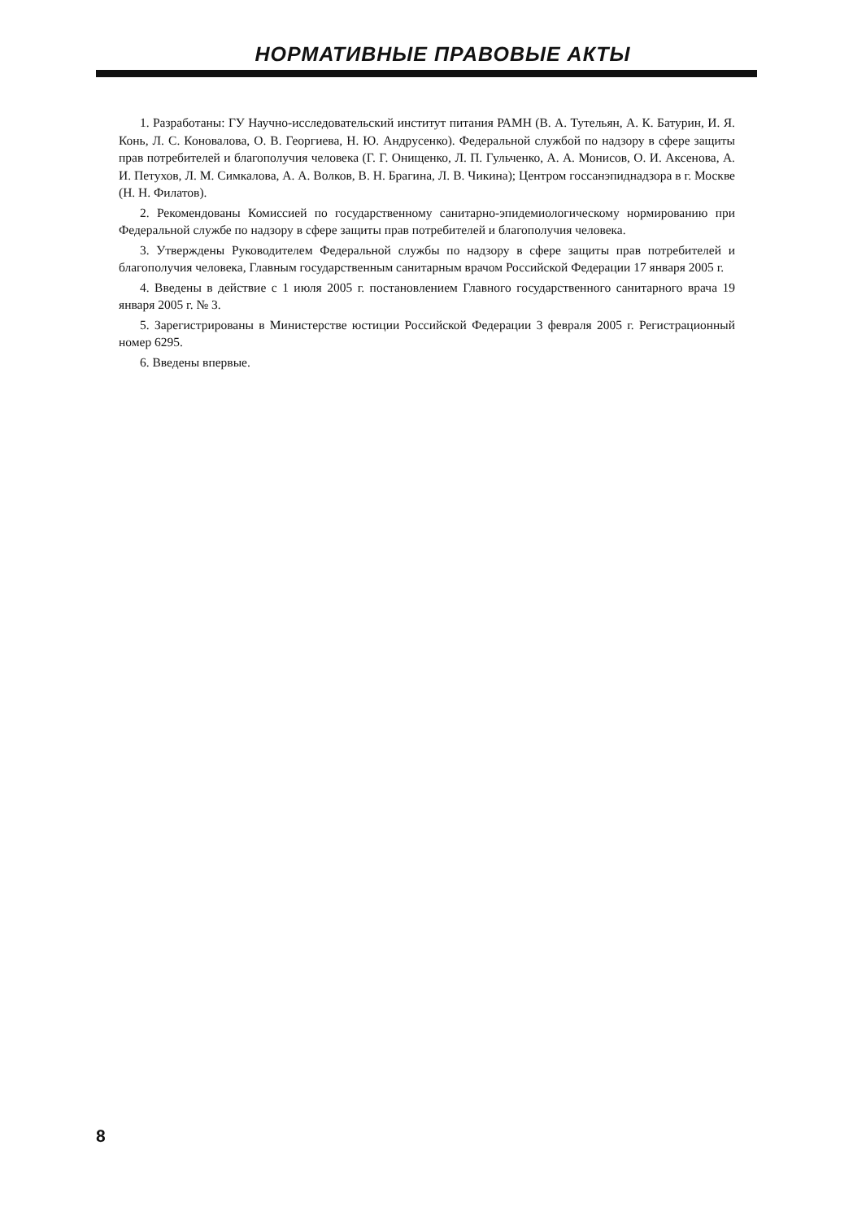НОРМАТИВНЫЕ ПРАВОВЫЕ АКТЫ
1. Разработаны: ГУ Научно-исследовательский институт питания РАМН (В. А. Тутельян, А. К. Батурин, И. Я. Конь, Л. С. Коновалова, О. В. Георгиева, Н. Ю. Андрусенко). Федеральной службой по надзору в сфере защиты прав потребителей и благополучия человека (Г. Г. Онищенко, Л. П. Гульченко, А. А. Монисов, О. И. Аксенова, А. И. Петухов, Л. М. Симкалова, А. А. Волков, В. Н. Брагина, Л. В. Чикина); Центром госсанэпиднадзора в г. Москве (Н. Н. Филатов).
2. Рекомендованы Комиссией по государственному санитарно-эпидемиологическому нормированию при Федеральной службе по надзору в сфере защиты прав потребителей и благополучия человека.
3. Утверждены Руководителем Федеральной службы по надзору в сфере защиты прав потребителей и благополучия человека, Главным государственным санитарным врачом Российской Федерации 17 января 2005 г.
4. Введены в действие с 1 июля 2005 г. постановлением Главного государственного санитарного врача 19 января 2005 г. № 3.
5. Зарегистрированы в Министерстве юстиции Российской Федерации 3 февраля 2005 г. Регистрационный номер 6295.
6. Введены впервые.
8